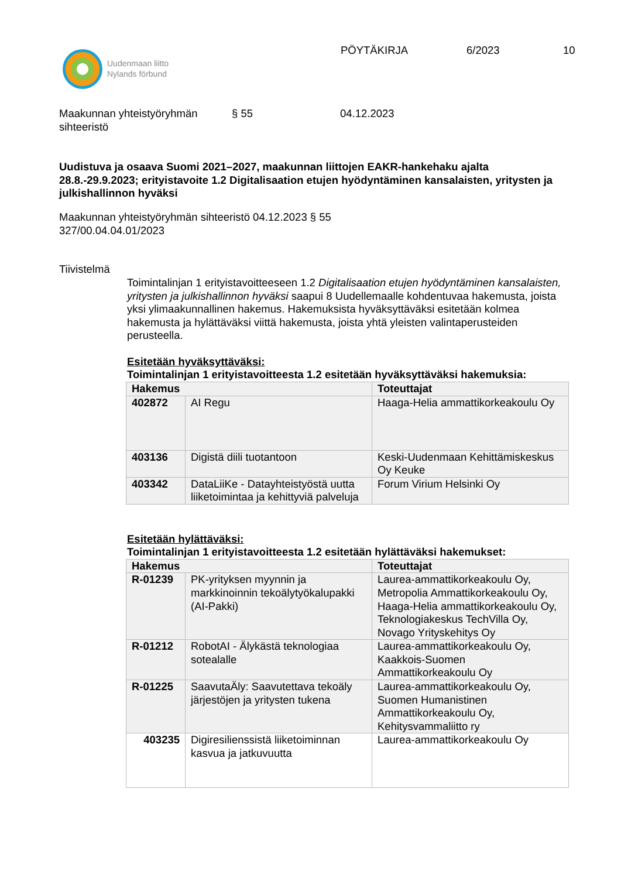Uudenmaan liitto
Nylands förbund
PÖYTÄKIRJA 6/2023 10
Maakunnan yhteistyöryhmän
sihteeristö
§ 55 04.12.2023
Uudistuva ja osaava Suomi 2021–2027, maakunnan liittojen EAKR-hankehaku ajalta 28.8.-29.9.2023; erityistavoite 1.2 Digitalisaation etujen hyödyntäminen kansalaisten, yritysten ja julkishallinnon hyväksi
Maakunnan yhteistyöryhmän sihteeristö 04.12.2023 § 55
327/00.04.04.01/2023
Tiivistelmä
Toimintalinjan 1 erityistavoitteeseen 1.2 Digitalisaation etujen hyödyntäminen kansalaisten, yritysten ja julkishallinnon hyväksi saapui 8 Uudellemaalle kohdentuvaa hakemusta, joista yksi ylimaakunnallinen hakemus. Hakemuksista hyväksyttäväksi esitetään kolmea hakemusta ja hylättäväksi viittä hakemusta, joista yhtä yleisten valintaperusteiden perusteella.
Esitetään hyväksyttäväksi:
Toimintalinjan 1 erityistavoitteesta 1.2 esitetään hyväksyttäväksi hakemuksia:
| Hakemus | | Toteuttajat |
| --- | --- | --- |
| 402872 | AI Regu | Haaga-Helia ammattikorkeakoulu Oy |
| 403136 | Digistä diili tuotantoon | Keski-Uudenmaan Kehittämiskeskus Oy Keuke |
| 403342 | DataLiiKe - Datayhteistyöstä uutta liiketoimintaa ja kehittyviä palveluja | Forum Virium Helsinki Oy |
Esitetään hylättäväksi:
Toimintalinjan 1 erityistavoitteesta 1.2 esitetään hylättäväksi hakemukset:
| Hakemus | | Toteuttajat |
| --- | --- | --- |
| R-01239 | PK-yrityksen myynnin ja markkinoinnin tekoälytyökalupakki (AI-Pakki) | Laurea-ammattikorkeakoulu Oy, Metropolia Ammattikorkeakoulu Oy, Haaga-Helia ammattikorkeakoulu Oy, Teknologiakeskus TechVilla Oy, Novago Yrityskehitys Oy |
| R-01212 | RobotAI - Älykästä teknologiaa sotealalle | Laurea-ammattikorkeakoulu Oy, Kaakkois-Suomen Ammattikorkeakoulu Oy |
| R-01225 | SaavutaÄly: Saavutettava tekoäly järjestöjen ja yritysten tukena | Laurea-ammattikorkeakoulu Oy, Suomen Humanistinen Ammattikorkeakoulu Oy, Kehitysvammaliitto ry |
| 403235 | Digiresilienssistä liiketoiminnan kasvua ja jatkuvuutta | Laurea-ammattikorkeakoulu Oy |